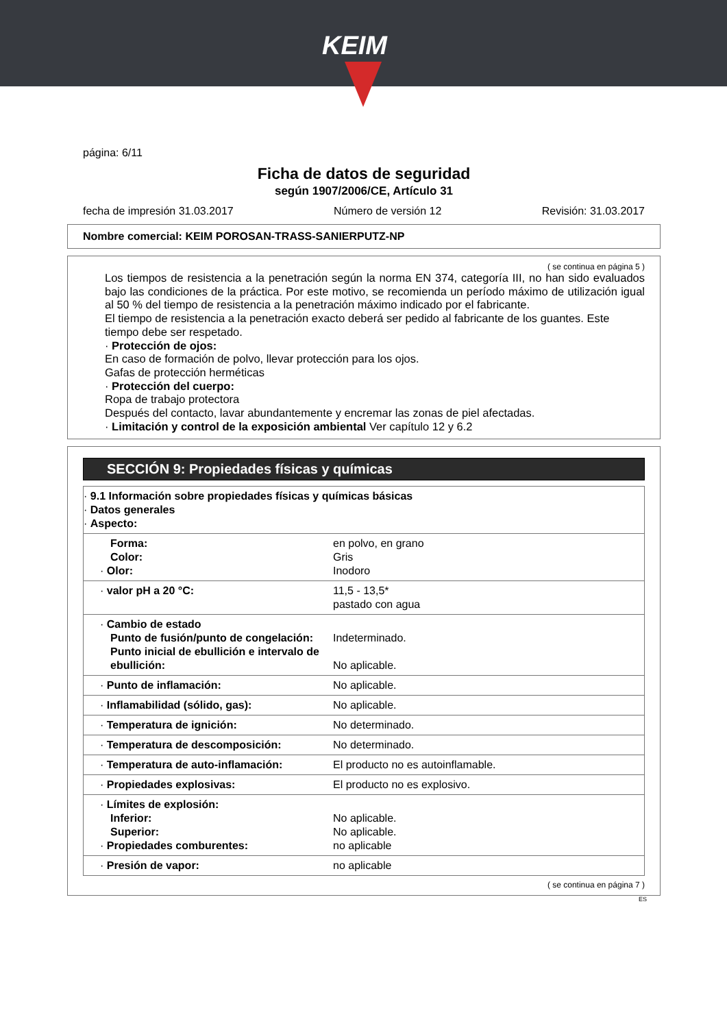KEIM
página: 6/11
Ficha de datos de seguridad
según 1907/2006/CE, Artículo 31
fecha de impresión 31.03.2017 Número de versión 12 Revisión: 31.03.2017
Nombre comercial: KEIM POROSAN-TRASS-SANIERPUTZ-NP
( se continua en página 5 )
Los tiempos de resistencia a la penetración según la norma EN 374, categoría III, no han sido evaluados bajo las condiciones de la práctica. Por este motivo, se recomienda un período máximo de utilización igual al 50 % del tiempo de resistencia a la penetración máximo indicado por el fabricante.
El tiempo de resistencia a la penetración exacto deberá ser pedido al fabricante de los guantes. Este tiempo debe ser respetado.
· Protección de ojos:
En caso de formación de polvo, llevar protección para los ojos.
Gafas de protección herméticas
· Protección del cuerpo:
Ropa de trabajo protectora
Después del contacto, lavar abundantemente y encremar las zonas de piel afectadas.
· Limitación y control de la exposición ambiental Ver capítulo 12 y 6.2
SECCIÓN 9: Propiedades físicas y químicas
| · 9.1 Información sobre propiedades físicas y químicas básicas · Datos generales · Aspecto: | |
| Forma: Color: · Olor: | en polvo, en grano Gris Inodoro |
| · valor pH a 20 °C: | 11,5 - 13,5* pastado con agua |
| · Cambio de estado Punto de fusión/punto de congelación: Punto inicial de ebullición e intervalo de ebullición: | Indeterminado. No aplicable. |
| · Punto de inflamación: | No aplicable. |
| · Inflamabilidad (sólido, gas): | No aplicable. |
| · Temperatura de ignición: | No determinado. |
| · Temperatura de descomposición: | No determinado. |
| · Temperatura de auto-inflamación: | El producto no es autoinflamable. |
| · Propiedades explosivas: | El producto no es explosivo. |
| · Límites de explosión: Inferior: Superior: · Propiedades comburentes: | No aplicable. No aplicable. no aplicable |
| · Presión de vapor: | no aplicable |
( se continua en página 7 )
ES